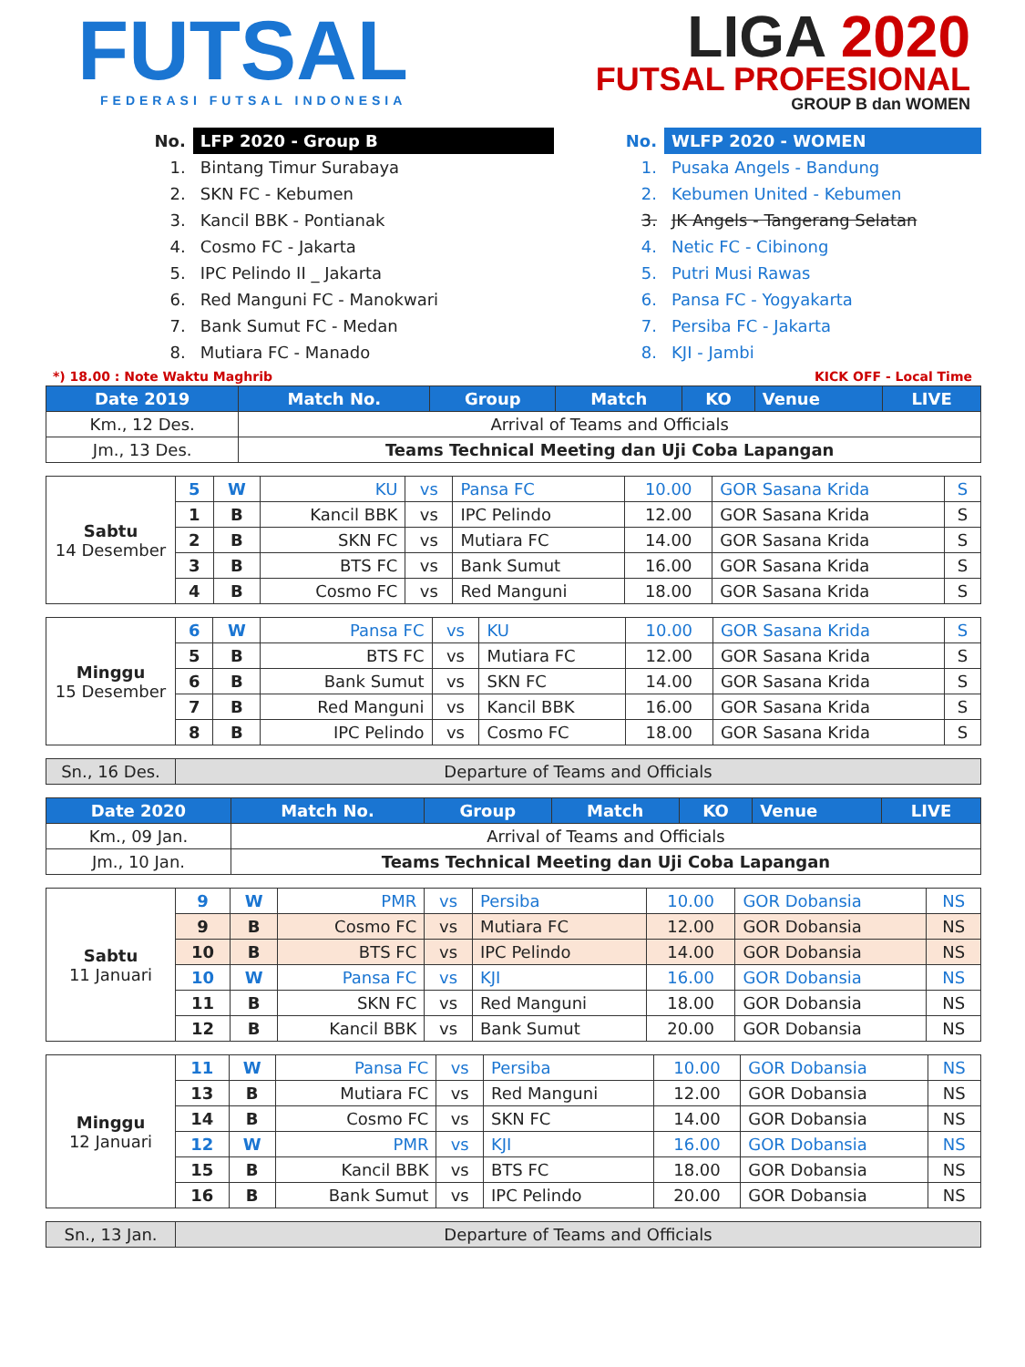FUTSAL
FEDERASI FUTSAL INDONESIA
LIGA 2020
FUTSAL PROFESIONAL
GROUP B dan WOMEN
| No. | LFP 2020 - Group B |
| 1. | Bintang Timur Surabaya |
| 2. | SKN FC - Kebumen |
| 3. | Kancil BBK - Pontianak |
| 4. | Cosmo FC - Jakarta |
| 5. | IPC Pelindo II _ Jakarta |
| 6. | Red Manguni FC - Manokwari |
| 7. | Bank Sumut FC - Medan |
| 8. | Mutiara FC - Manado |
| No. | WLFP 2020 - WOMEN |
| 1. | Pusaka Angels - Bandung |
| 2. | Kebumen United - Kebumen |
| 3. | JK Angels - Tangerang Selatan |
| 4. | Netic FC - Cibinong |
| 5. | Putri Musi Rawas |
| 6. | Pansa FC - Yogyakarta |
| 7. | Persiba FC - Jakarta |
| 8. | KJI - Jambi |
*) 18.00 : Note Waktu Maghrib KICK OFF - Local Time
| Date 2019 | Match No. | Group | Match | KO | Venue | LIVE |
| --- | --- | --- | --- | --- | --- | --- |
| Km., 12 Des. | Arrival of Teams and Officials | | | | | |
| Jm., 13 Des. | Teams Technical Meeting dan Uji Coba Lapangan | | | | | |
| Sabtu 14 Desember | 5 | W | KU | vs | Pansa FC | 10.00 | GOR Sasana Krida | S |
| | 1 | B | Kancil BBK | vs | IPC Pelindo | 12.00 | GOR Sasana Krida | S |
| | 2 | B | SKN FC | vs | Mutiara FC | 14.00 | GOR Sasana Krida | S |
| | 3 | B | BTS FC | vs | Bank Sumut | 16.00 | GOR Sasana Krida | S |
| | 4 | B | Cosmo FC | vs | Red Manguni | 18.00 | GOR Sasana Krida | S |
| Minggu 15 Desember | 6 | W | Pansa FC | vs | KU | 10.00 | GOR Sasana Krida | S |
| | 5 | B | BTS FC | vs | Mutiara FC | 12.00 | GOR Sasana Krida | S |
| | 6 | B | Bank Sumut | vs | SKN FC | 14.00 | GOR Sasana Krida | S |
| | 7 | B | Red Manguni | vs | Kancil BBK | 16.00 | GOR Sasana Krida | S |
| | 8 | B | IPC Pelindo | vs | Cosmo FC | 18.00 | GOR Sasana Krida | S |
| Sn., 16 Des. | Departure of Teams and Officials |
| Date 2020 | Match No. | Group | Match | KO | Venue | LIVE |
| --- | --- | --- | --- | --- | --- | --- |
| Km., 09 Jan. | Arrival of Teams and Officials | | | | | |
| Jm., 10 Jan. | Teams Technical Meeting dan Uji Coba Lapangan | | | | | |
| Sabtu 11 Januari | 9 | W | PMR | vs | Persiba | 10.00 | GOR Dobansia | NS |
| | 9 | B | Cosmo FC | vs | Mutiara FC | 12.00 | GOR Dobansia | NS |
| | 10 | B | BTS FC | vs | IPC Pelindo | 14.00 | GOR Dobansia | NS |
| | 10 | W | Pansa FC | vs | KJI | 16.00 | GOR Dobansia | NS |
| | 11 | B | SKN FC | vs | Red Manguni | 18.00 | GOR Dobansia | NS |
| | 12 | B | Kancil BBK | vs | Bank Sumut | 20.00 | GOR Dobansia | NS |
| Minggu 12 Januari | 11 | W | Pansa FC | vs | Persiba | 10.00 | GOR Dobansia | NS |
| | 13 | B | Mutiara FC | vs | Red Manguni | 12.00 | GOR Dobansia | NS |
| | 14 | B | Cosmo FC | vs | SKN FC | 14.00 | GOR Dobansia | NS |
| | 12 | W | PMR | vs | KJI | 16.00 | GOR Dobansia | NS |
| | 15 | B | Kancil BBK | vs | BTS FC | 18.00 | GOR Dobansia | NS |
| | 16 | B | Bank Sumut | vs | IPC Pelindo | 20.00 | GOR Dobansia | NS |
| Sn., 13 Jan. | Departure of Teams and Officials |